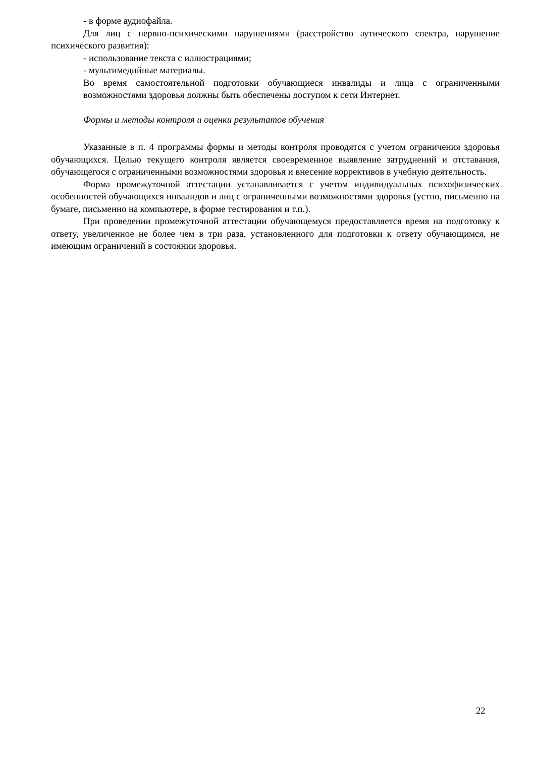- в форме аудиофайла.
Для лиц с нервно-психическими нарушениями (расстройство аутического спектра, нарушение психического развития):
- использование текста с иллюстрациями;
- мультимедийные материалы.
Во время самостоятельной подготовки обучающиеся инвалиды и лица с ограниченными возможностями здоровья должны быть обеспечены доступом к сети Интернет.
Формы и методы контроля и оценки результатов обучения
Указанные в п. 4 программы формы и методы контроля проводятся с учетом ограничения здоровья обучающихся. Целью текущего контроля является своевременное выявление затруднений и отставания, обучающегося с ограниченными возможностями здоровья и внесение коррективов в учебную деятельность.
Форма промежуточной аттестации устанавливается с учетом индивидуальных психофизических особенностей обучающихся инвалидов и лиц с ограниченными возможностями здоровья (устно, письменно на бумаге, письменно на компьютере, в форме тестирования и т.п.).
При проведении промежуточной аттестации обучающемуся предоставляется время на подготовку к ответу, увеличенное не более чем в три раза, установленного для подготовки к ответу обучающимся, не имеющим ограничений в состоянии здоровья.
22